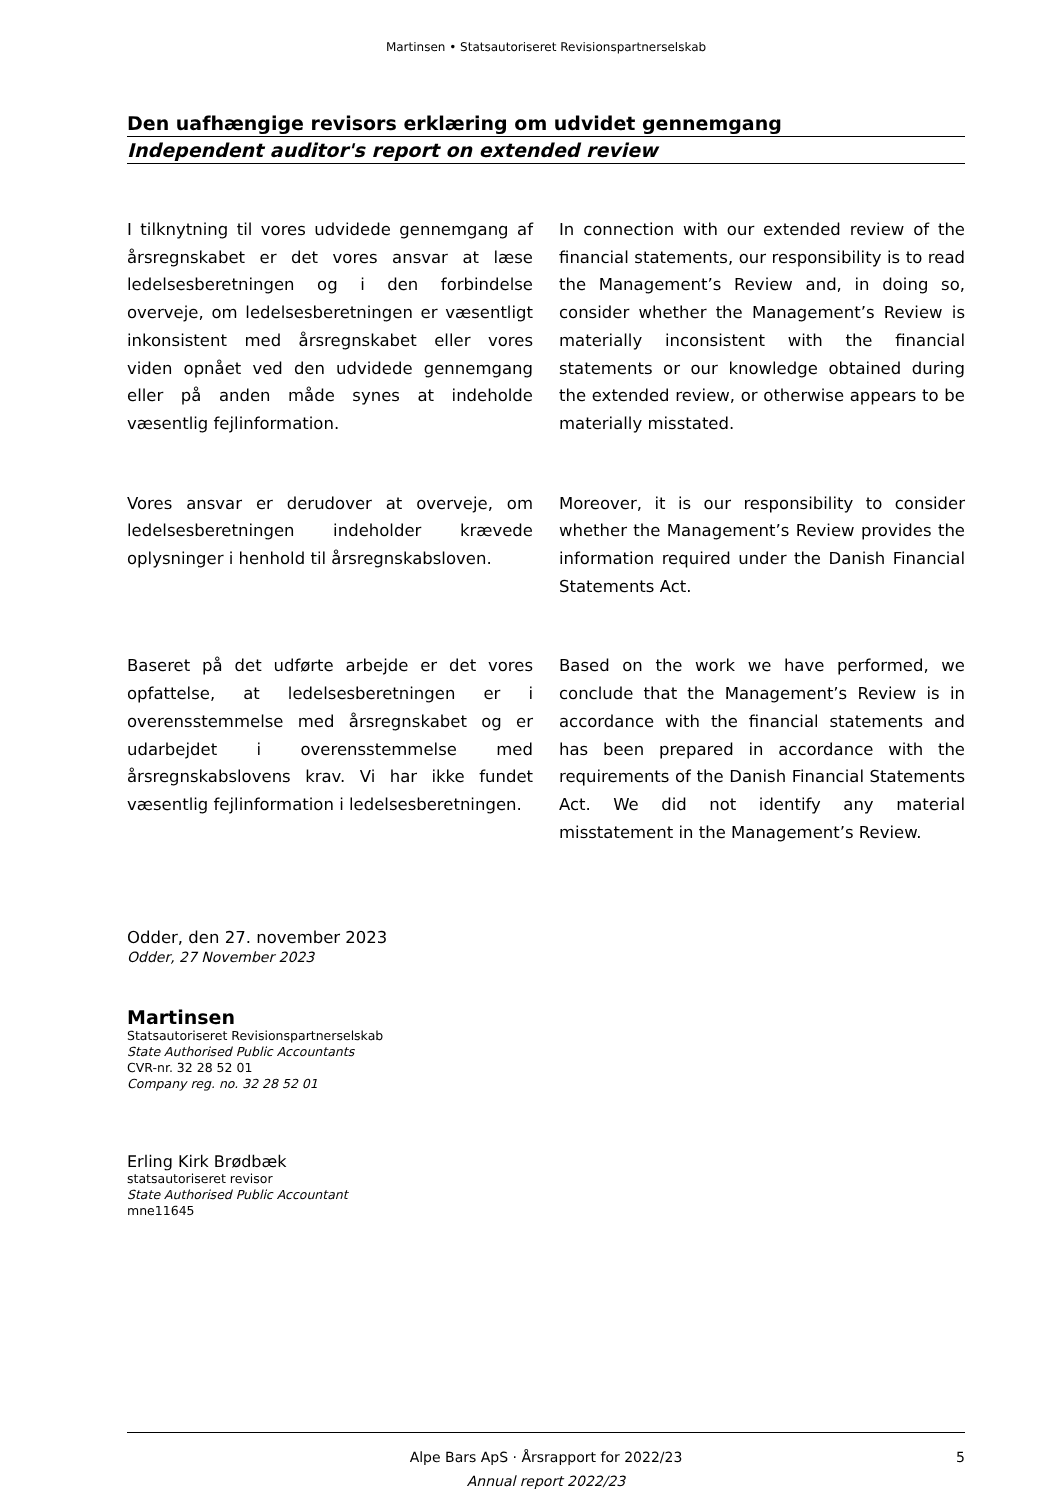Martinsen • Statsautoriseret Revisionspartnerselskab
Den uafhængige revisors erklæring om udvidet gennemgang
Independent auditor's report on extended review
I tilknytning til vores udvidede gennemgang af årsregnskabet er det vores ansvar at læse ledelsesberetningen og i den forbindelse overveje, om ledelsesberetningen er væsentligt inkonsistent med årsregnskabet eller vores viden opnået ved den udvidede gennemgang eller på anden måde synes at indeholde væsentlig fejlinformation.
In connection with our extended review of the financial statements, our responsibility is to read the Management’s Review and, in doing so, consider whether the Management’s Review is materially inconsistent with the financial statements or our knowledge obtained during the extended review, or otherwise appears to be materially misstated.
Vores ansvar er derudover at overveje, om ledelsesberetningen indeholder krævede oplysninger i henhold til årsregnskabsloven.
Moreover, it is our responsibility to consider whether the Management’s Review provides the information required under the Danish Financial Statements Act.
Baseret på det udførte arbejde er det vores opfattelse, at ledelsesberetningen er i overensstemmelse med årsregnskabet og er udarbejdet i overensstemmelse med årsregnskabslovens krav. Vi har ikke fundet væsentlig fejlinformation i ledelsesberetningen.
Based on the work we have performed, we conclude that the Management’s Review is in accordance with the financial statements and has been prepared in accordance with the requirements of the Danish Financial Statements Act. We did not identify any material misstatement in the Management’s Review.
Odder, den 27. november 2023
Odder, 27 November 2023
Martinsen
Statsautoriseret Revisionspartnerselskab
State Authorised Public Accountants
CVR-nr. 32 28 52 01
Company reg. no. 32 28 52 01
Erling Kirk Brødbæk
statsautoriseret revisor
State Authorised Public Accountant
mne11645
Alpe Bars ApS · Årsrapport for 2022/23
Annual report 2022/23
5